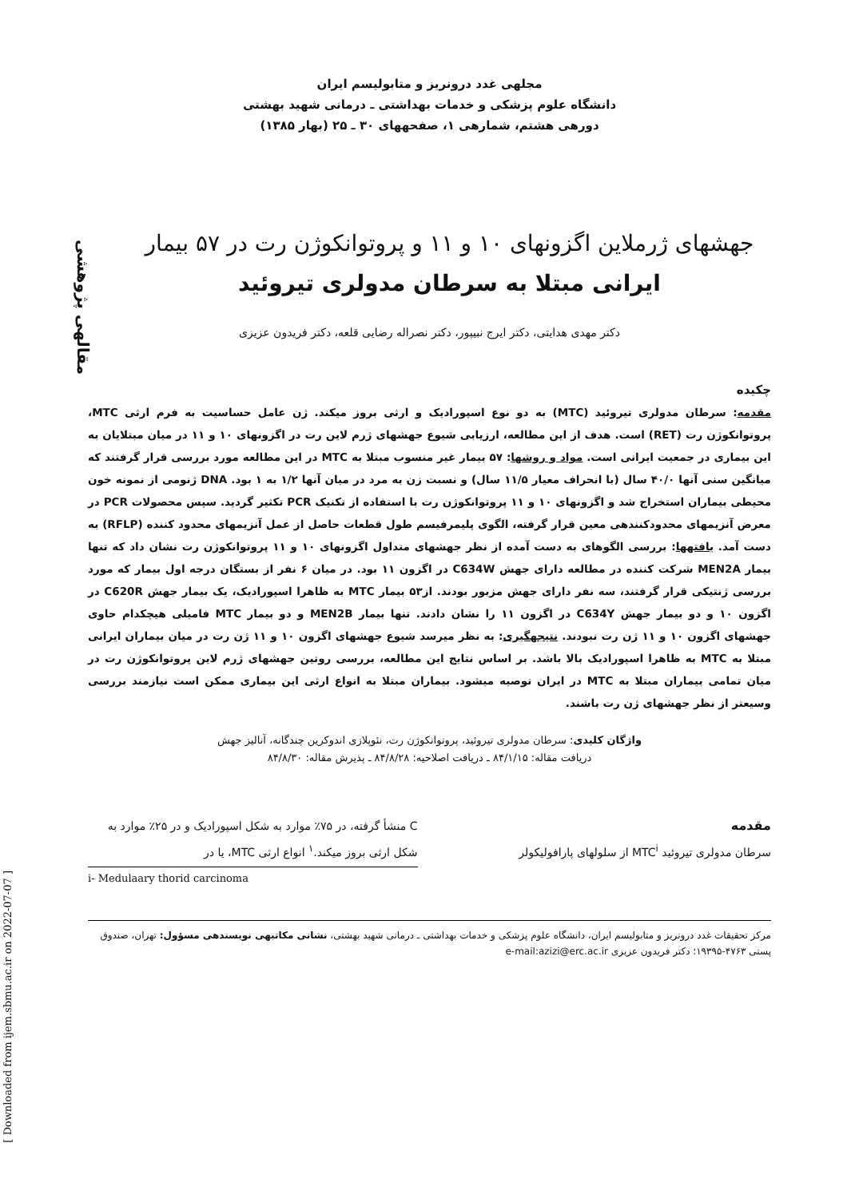مقالهی پژوهشی
[ Downloaded from ijem.sbmu.ac.ir on 2022-07-07 ]
مجلهی غدد درونریز و متابولیسم ایران
دانشگاه علوم پزشکی و خدمات بهداشتی ـ درمانی شهید بهشتی
دورهی هشتم، شمارهی ۱، صفحههای ۳۰ ـ ۲۵ (بهار ۱۳۸۵)
جهشهای ژرملاین اگزونهای ۱۰ و ۱۱ و پروتوانکوژن رت در ۵۷ بیمار
ایرانی مبتلا به سرطان مدولری تیروئید
دکتر مهدی هدایتی، دکتر ایرج نبیپور، دکتر نصراله رضایی قلعه، دکتر فریدون عزیزی
چکیده
مقدمه: سرطان مدولری تیروئید (MTC) به دو نوع اسپورادیک و ارثی بروز میکند. ژن عامل حساسیت به فرم ارثی MTC، پروتوانکوژن رت (RET) است. هدف از این مطالعه، ارزیابی شیوع جهشهای ژرم لاین رت در اگزونهای ۱۰ و ۱۱ در میان مبتلایان به این بیماری در جمعیت ایرانی است. مواد و روشها: ۵۷ بیمار غیر منسوب مبتلا به MTC در این مطالعه مورد بررسی قرار گرفتند که میانگین سنی آنها ۴۰/۰ سال (با انحراف معیار ۱۱/۵ سال) و نسبت زن به مرد در میان آنها ۱/۲ به ۱ بود. DNA ژنومی از نمونه خون محیطی بیماران استخراج شد و اگزونهای ۱۰ و ۱۱ پروتوانکوژن رت با استفاده از تکنیک PCR تکثیر گردید. سپس محصولات PCR در معرض آنزیمهای محدودکنندهی معین قرار گرفته، الگوی پلیمرفیسم طول قطعات حاصل از عمل آنزیمهای محدود کننده (RFLP) به دست آمد. یافتهها: بررسی الگوهای به دست آمده از نظر جهشهای متداول اگزونهای ۱۰ و ۱۱ پروتوانکوژن رت نشان داد که تنها بیمار MEN2A شرکت کننده در مطالعه دارای جهش C634W در اگزون ۱۱ بود. در میان ۶ نفر از بستگان درجه اول بیمار که مورد بررسی ژنتیکی قرار گرفتند، سه نفر دارای جهش مزبور بودند. از۵۳ بیمار MTC به ظاهرا اسپورادیک، یک بیمار جهش C620R در اگزون ۱۰ و دو بیمار جهش C634Y در اگزون ۱۱ را نشان دادند. تنها بیمار MEN2B و دو بیمار MTC فامیلی هیچکدام حاوی جهشهای اگزون ۱۰ و ۱۱ ژن رت نبودند. نتیجهگیری: به نظر میرسد شیوع جهشهای اگزون ۱۰ و ۱۱ ژن رت در میان بیماران ایرانی مبتلا به MTC به ظاهرا اسپورادیک بالا باشد. بر اساس نتایج این مطالعه، بررسی روتین جهشهای ژرم لاین پروتوانکوژن رت در میان تمامی بیماران مبتلا به MTC در ایران توصیه میشود. بیماران مبتلا به انواع ارثی این بیماری ممکن است نیازمند بررسی وسیعتر از نظر جهشهای ژن رت باشند.
واژگان کلیدی: سرطان مدولری تیروئید، پروتوانکوژن رت، نئوپلازی اندوکرین چندگانه، آنالیز جهش
دریافت مقاله: ۸۴/۱/۱۵ ـ دریافت اصلاحیه: ۸۴/۸/۲۸ ـ پذیرش مقاله: ۸۴/۸/۳۰
مقدمه
سرطان مدولری تیروئید MTC<sup>i</sup> از سلولهای پارافولیکولر
C منشأ گرفته، در ۷۵٪ موارد به شکل اسپورادیک و در ۲۵٪ موارد به شکل ارثی بروز میکند.<sup>۱</sup> انواع ارثی MTC، یا در
i- Medulaary thorid carcinoma
مرکز تحقیقات غدد درونریز و متابولیسم ایران، دانشگاه علوم پزشکی و خدمات بهداشتی ـ درمانی شهید بهشتی، نشانی مکاتبهی نویسندهی مسؤول: تهران، صندوق پستی ۴۷۶۳-۱۹۳۹۵؛ دکتر فریدون عزیزی e-mail:azizi@erc.ac.ir